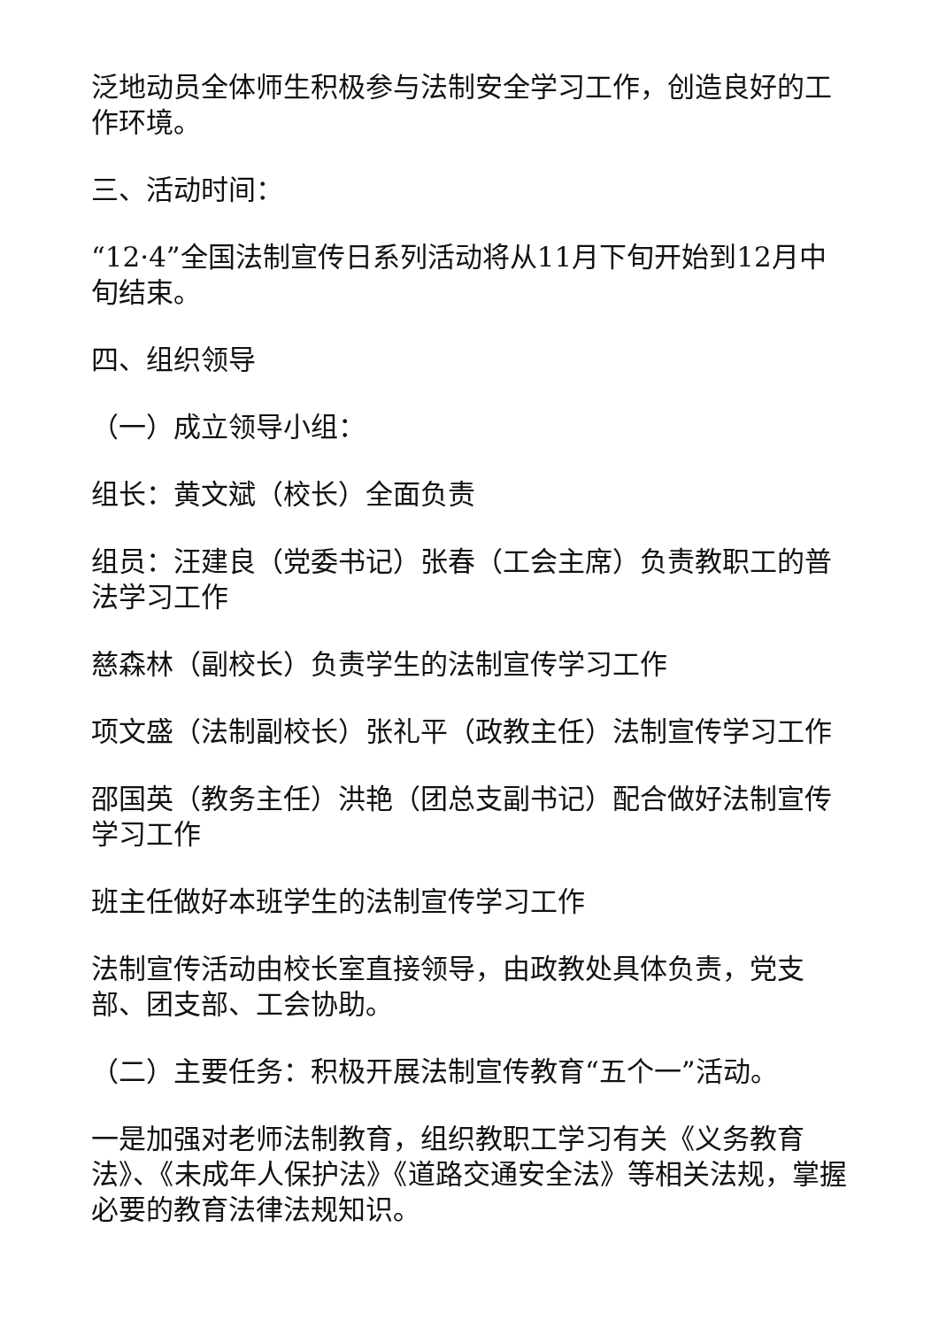泛地动员全体师生积极参与法制安全学习工作，创造良好的工作环境。
三、活动时间：
“12·4”全国法制宣传日系列活动将从11月下旬开始到12月中旬结束。
四、组织领导
（一）成立领导小组：
组长：黄文斌（校长）全面负责
组员：汪建良（党委书记）张春（工会主席）负责教职工的普法学习工作
慈森林（副校长）负责学生的法制宣传学习工作
项文盛（法制副校长）张礼平（政教主任）法制宣传学习工作
邵国英（教务主任）洪艳（团总支副书记）配合做好法制宣传学习工作
班主任做好本班学生的法制宣传学习工作
法制宣传活动由校长室直接领导，由政教处具体负责，党支部、团支部、工会协助。
（二）主要任务：积极开展法制宣传教育“五个一”活动。
一是加强对老师法制教育，组织教职工学习有关《义务教育法》、《未成年人保护法》《道路交通安全法》等相关法规，掌握必要的教育法律法规知识。